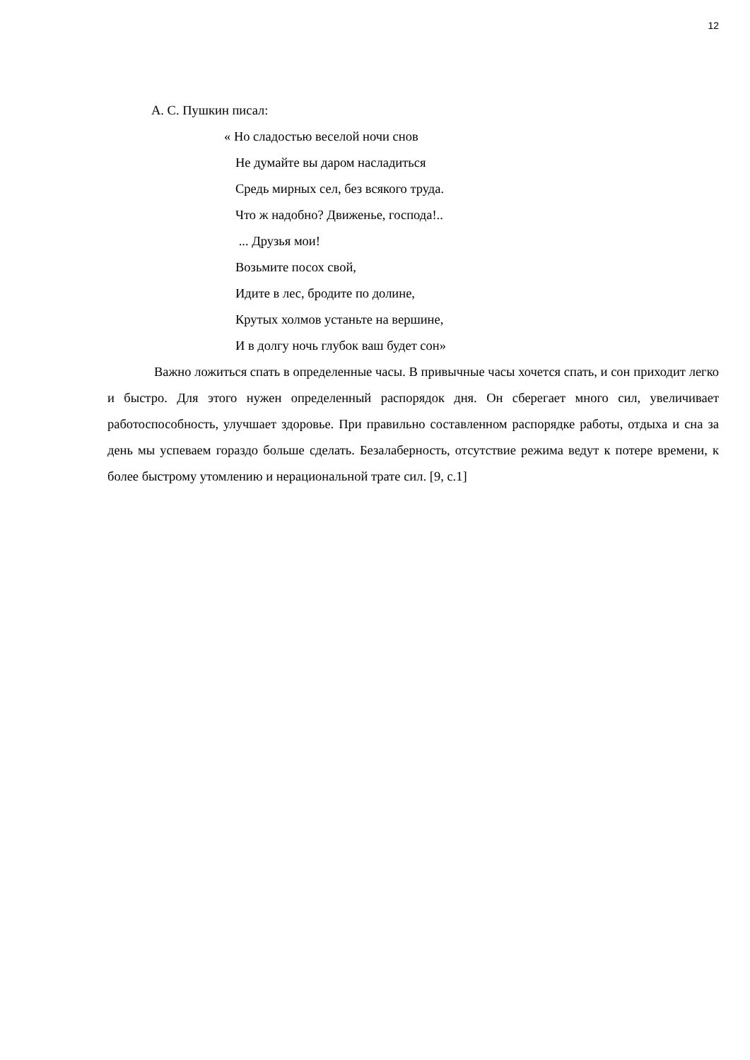12
А. С. Пушкин писал:
« Но сладостью веселой ночи снов
Не думайте вы даром насладиться
Средь мирных сел, без всякого труда.
Что ж надобно? Движенье, господа!..
... Друзья мои!
Возьмите посох свой,
Идите в лес, бродите по долине,
Крутых холмов устаньте на вершине,
И в долгу ночь глубок ваш будет сон»
Важно ложиться спать в определенные часы. В привычные часы хочется спать, и сон приходит легко и быстро. Для этого нужен определенный распорядок дня. Он сберегает много сил, увеличивает работоспособность, улучшает здоровье. При правильно составленном распорядке работы, отдыха и сна за день мы успеваем гораздо больше сделать. Безалаберность, отсутствие режима ведут к потере времени, к более быстрому утомлению и нерациональной трате сил. [9, с.1]